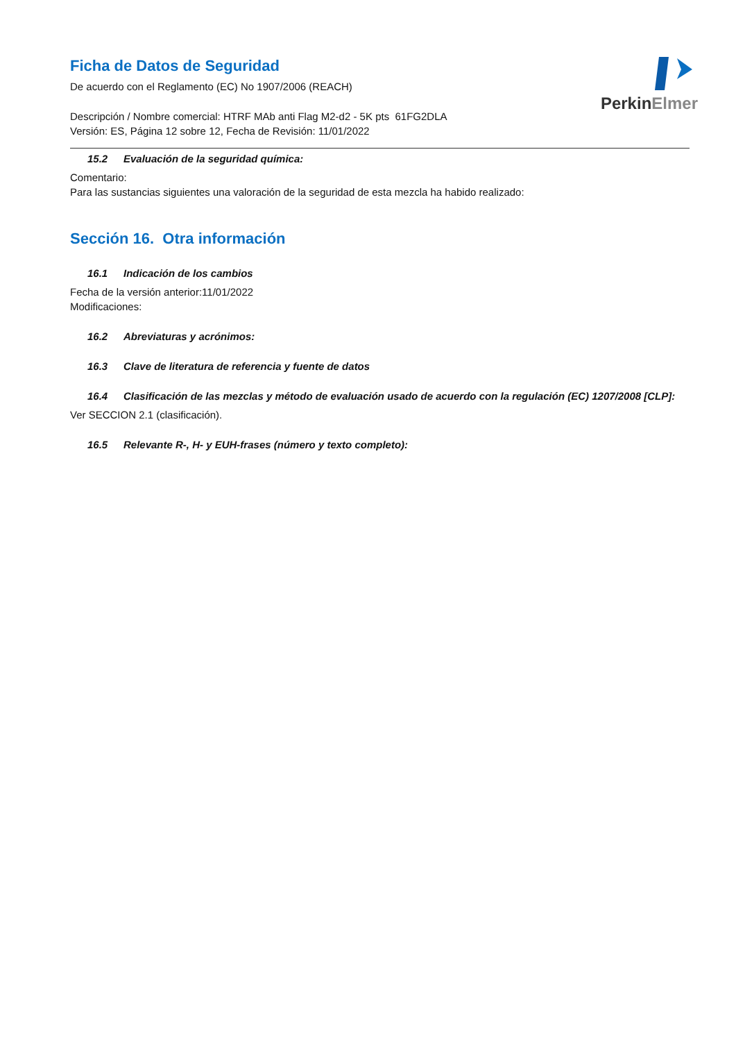PerkinElmer
Ficha de Datos de Seguridad
De acuerdo con el Reglamento (EC) No 1907/2006 (REACH)
Descripción / Nombre comercial: HTRF MAb anti Flag M2-d2 - 5K pts 61FG2DLA
Versión: ES, Página 12 sobre 12, Fecha de Revisión: 11/01/2022
15.2 Evaluación de la seguridad química:
Comentario:
Para las sustancias siguientes una valoración de la seguridad de esta mezcla ha habido realizado:
Sección 16. Otra información
16.1 Indicación de los cambios
Fecha de la versión anterior:11/01/2022
Modificaciones:
16.2 Abreviaturas y acrónimos:
16.3 Clave de literatura de referencia y fuente de datos
16.4 Clasificación de las mezclas y método de evaluación usado de acuerdo con la regulación (EC) 1207/2008 [CLP]:
Ver SECCION 2.1 (clasificación).
16.5 Relevante R-, H- y EUH-frases (número y texto completo):